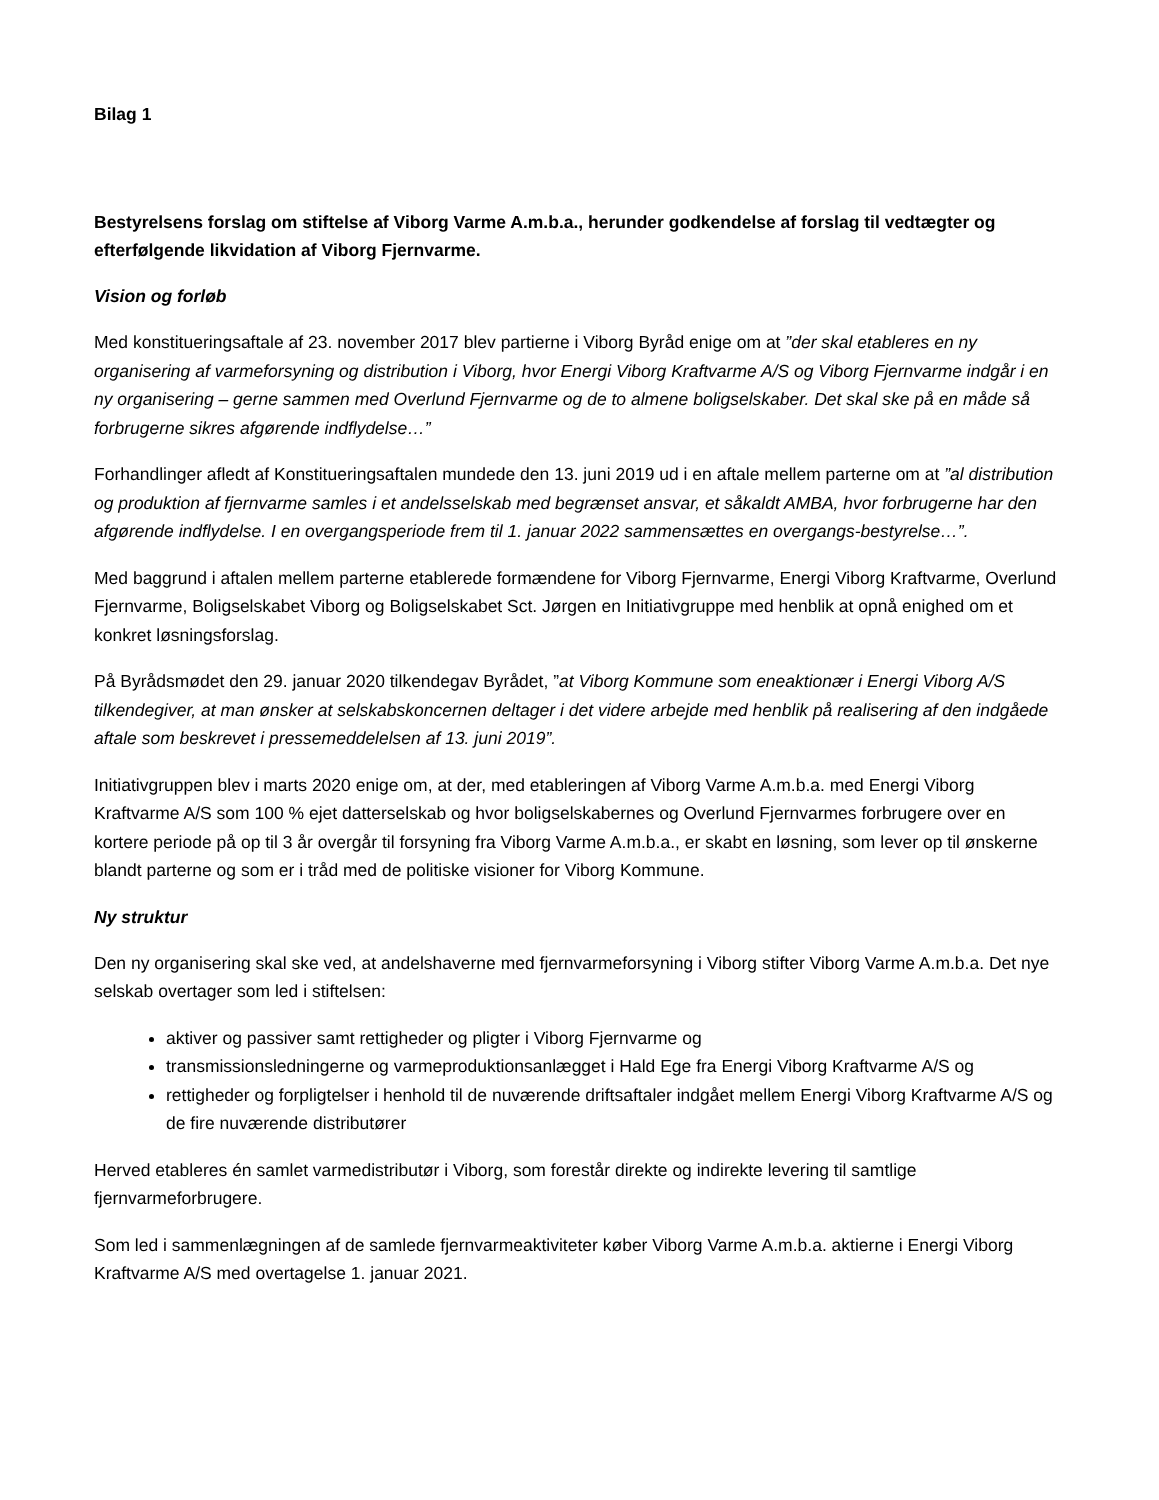Bilag 1
Bestyrelsens forslag om stiftelse af Viborg Varme A.m.b.a., herunder godkendelse af forslag til vedtægter og efterfølgende likvidation af Viborg Fjernvarme.
Vision og forløb
Med konstitueringsaftale af 23. november 2017 blev partierne i Viborg Byråd enige om at ”der skal etableres en ny organisering af varmeforsyning og distribution i Viborg, hvor Energi Viborg Kraftvarme A/S og Viborg Fjernvarme indgår i en ny organisering – gerne sammen med Overlund Fjernvarme og de to almene boligselskaber. Det skal ske på en måde så forbrugerne sikres afgørende indflydelse…”
Forhandlinger afledt af Konstitueringsaftalen mundede den 13. juni 2019 ud i en aftale mellem parterne om at ”al distribution og produktion af fjernvarme samles i et andelsselskab med begrænset ansvar, et såkaldt AMBA, hvor forbrugerne har den afgørende indflydelse. I en overgangsperiode frem til 1. januar 2022 sammensættes en overgangs-bestyrelse…”.
Med baggrund i aftalen mellem parterne etablerede formændene for Viborg Fjernvarme, Energi Viborg Kraftvarme, Overlund Fjernvarme, Boligselskabet Viborg og Boligselskabet Sct. Jørgen en Initiativgruppe med henblik at opnå enighed om et konkret løsningsforslag.
På Byrådsmødet den 29. januar 2020 tilkendegav Byrådet, ”at Viborg Kommune som eneaktionær i Energi Viborg A/S tilkendegiver, at man ønsker at selskabskoncernen deltager i det videre arbejde med henblik på realisering af den indgåede aftale som beskrevet i pressemeddelelsen af 13. juni 2019”.
Initiativgruppen blev i marts 2020 enige om, at der, med etableringen af Viborg Varme A.m.b.a. med Energi Viborg Kraftvarme A/S som 100 % ejet datterselskab og hvor boligselskabernes og Overlund Fjernvarmes forbrugere over en kortere periode på op til 3 år overgår til forsyning fra Viborg Varme A.m.b.a., er skabt en løsning, som lever op til ønskerne blandt parterne og som er i tråd med de politiske visioner for Viborg Kommune.
Ny struktur
Den ny organisering skal ske ved, at andelshaverne med fjernvarmeforsyning i Viborg stifter Viborg Varme A.m.b.a. Det nye selskab overtager som led i stiftelsen:
aktiver og passiver samt rettigheder og pligter i Viborg Fjernvarme og
transmissionsledningerne og varmeproduktionsanlægget i Hald Ege fra Energi Viborg Kraftvarme A/S og
rettigheder og forpligtelser i henhold til de nuværende driftsaftaler indgået mellem Energi Viborg Kraftvarme A/S og de fire nuværende distributører
Herved etableres én samlet varmedistributør i Viborg, som forestår direkte og indirekte levering til samtlige fjernvarmeforbrugere.
Som led i sammenlægningen af de samlede fjernvarmeaktiviteter køber Viborg Varme A.m.b.a. aktierne i Energi Viborg Kraftvarme A/S med overtagelse 1. januar 2021.